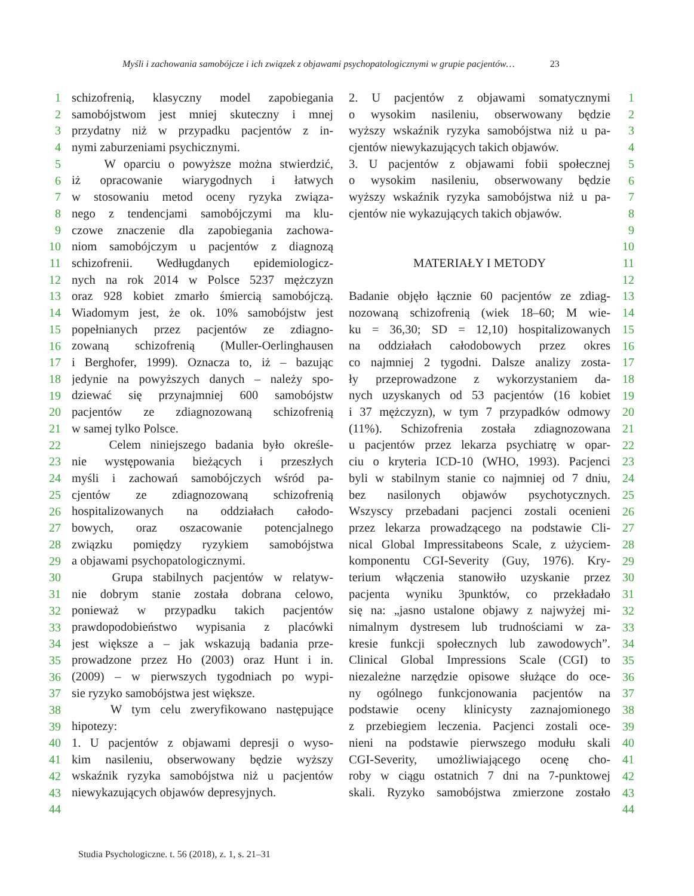Myśli i zachowania samobójcze i ich związek z objawami psychopatologicznymi w grupie pacjentów… 23
1
2
3
4
5
6
7
8
9
10
11
12
13
14
15
16
17
18
19
20
21
22
23
24
25
26
27
28
29
30
31
32
33
34
35
36
37
38
39
40
41
42
43
44
schizofrenią, klasyczny model zapobiegania
samobójstwom jest mniej skuteczny i mnej
przydatny niż w przypadku pacjentów z in-
nymi zaburzeniami psychicznymi.
W oparciu o powyższe można stwierdzić,
iż opracowanie wiarygodnych i łatwych
w stosowaniu metod oceny ryzyka związa-
nego z tendencjami samobójczymi ma klu-
czowe znaczenie dla zapobiegania zachowa-
niom samobójczym u pacjentów z diagnozą
schizofrenii. Wedługdanych epidemiologicz-
nych na rok 2014 w Polsce 5237 mężczyzn
oraz 928 kobiet zmarło śmiercią samobójczą.
Wiadomym jest, że ok. 10% samobójstw jest
popełnianych przez pacjentów ze zdiagno-
zowaną schizofrenią (Muller-Oerlinghausen
i Berghofer, 1999). Oznacza to, iż – bazując
jedynie na powyższych danych – należy spo-
dziewać się przynajmniej 600 samobójstw
pacjentów ze zdiagnozowaną schizofrenią
w samej tylko Polsce.
Celem niniejszego badania było określe-
nie występowania bieżących i przeszłych
myśli i zachowań samobójczych wśród pa-
cjentów ze zdiagnozowaną schizofrenią
hospitalizowanych na oddziałach całodo-
bowych, oraz oszacowanie potencjalnego
związku pomiędzy ryzykiem samobójstwa
a objawami psychopatologicznymi.
Grupa stabilnych pacjentów w relatyw-
nie dobrym stanie została dobrana celowo,
ponieważ w przypadku takich pacjentów
prawdopodobieństwo wypisania z placówki
jest większe a – jak wskazują badania prze-
prowadzone przez Ho (2003) oraz Hunt i in.
(2009) – w pierwszych tygodniach po wypi-
sie ryzyko samobójstwa jest większe.
W tym celu zweryfikowano następujące
hipotezy:
1. U pacjentów z objawami depresji o wyso-
kim nasileniu, obserwowany będzie wyższy
wskaźnik ryzyka samobójstwa niż u pacjentów
niewykazujących objawów depresyjnych.
2. U pacjentów z objawami somatycznymi
o wysokim nasileniu, obserwowany będzie
wyższy wskaźnik ryzyka samobójstwa niż u pa-
cjentów niewykazujących takich objawów.
3. U pacjentów z objawami fobii społecznej
o wysokim nasileniu, obserwowany będzie
wyższy wskaźnik ryzyka samobójstwa niż u pa-
cjentów nie wykazujących takich objawów.
MATERIAŁY I METODY
Badanie objęło łącznie 60 pacjentów ze zdiag-
nozowaną schizofrenią (wiek 18–60; M wie-
ku = 36,30; SD = 12,10) hospitalizowanych
na oddziałach całodobowych przez okres
co najmniej 2 tygodni. Dalsze analizy zosta-
ły przeprowadzone z wykorzystaniem da-
nych uzyskanych od 53 pacjentów (16 kobiet
i 37 mężczyzn), w tym 7 przypadków odmowy
(11%). Schizofrenia została zdiagnozowana
u pacjentów przez lekarza psychiatrę w opar-
ciu o kryteria ICD-10 (WHO, 1993). Pacjenci
byli w stabilnym stanie co najmniej od 7 dniu,
bez nasilonych objawów psychotycznych.
Wszyscy przebadani pacjenci zostali ocenieni
przez lekarza prowadzącego na podstawie Cli-
nical Global Impressitabeons Scale, z użyciem-
komponentu CGI-Severity (Guy, 1976). Kry-
terium włączenia stanowiło uzyskanie przez
pacjenta wyniku 3punktów, co przekładało
się na: „jasno ustalone objawy z najwyżej mi-
nimalnym dystresem lub trudnościami w za-
kresie funkcji społecznych lub zawodowych”.
Clinical Global Impressions Scale (CGI) to
niezależne narzędzie opisowe służące do oce-
ny ogólnego funkcjonowania pacjentów na
podstawie oceny klinicysty zaznajomionego
z przebiegiem leczenia. Pacjenci zostali oce-
nieni na podstawie pierwszego modułu skali
CGI-Severity, umożliwiającego ocenę cho-
roby w ciągu ostatnich 7 dni na 7-punktowej
skali. Ryzyko samobójstwa zmierzone zostało
1
2
3
4
5
6
7
8
9
10
11
12
13
14
15
16
17
18
19
20
21
22
23
24
25
26
27
28
29
30
31
32
33
34
35
36
37
38
39
40
41
42
43
44
Studia Psychologiczne. t. 56 (2018), z. 1, s. 21–31